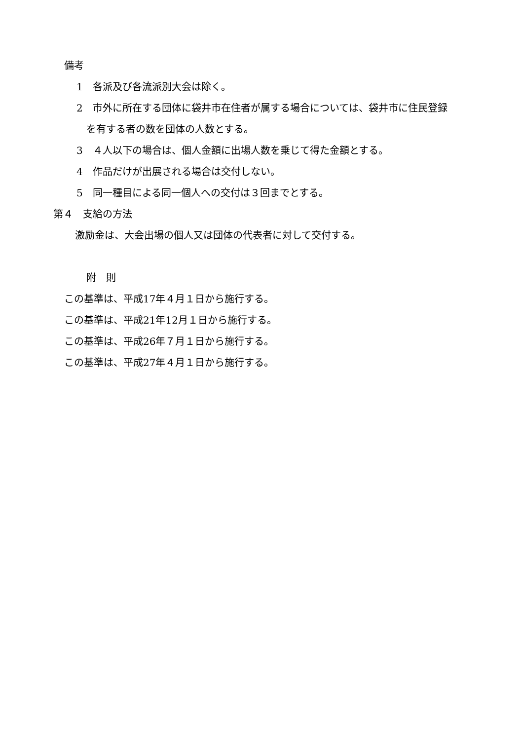備考
1　各派及び各流派別大会は除く。
2　市外に所在する団体に袋井市在住者が属する場合については、袋井市に住民登録
を有する者の数を団体の人数とする。
3　４人以下の場合は、個人金額に出場人数を乗じて得た金額とする。
4　作品だけが出展される場合は交付しない。
5　同一種目による同一個人への交付は３回までとする。
第４　支給の方法
激励金は、大会出場の個人又は団体の代表者に対して交付する。
附　則
この基準は、平成17年４月１日から施行する。
この基準は、平成21年12月１日から施行する。
この基準は、平成26年７月１日から施行する。
この基準は、平成27年４月１日から施行する。